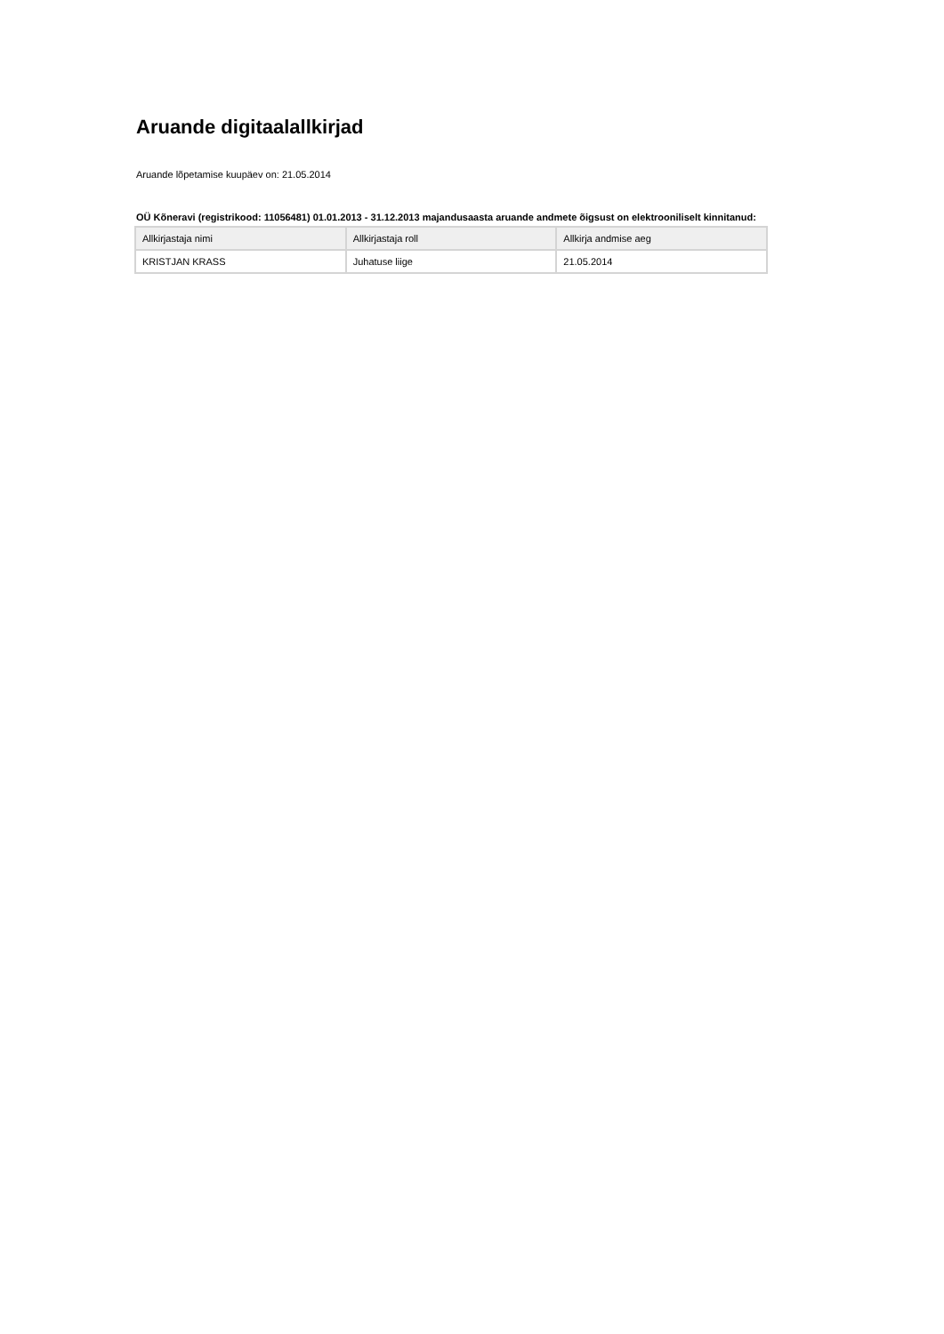Aruande digitaalallkirjad
Aruande lõpetamise kuupäev on: 21.05.2014
OÜ Kõneravi (registrikood: 11056481) 01.01.2013 - 31.12.2013 majandusaasta aruande andmete õigsust on elektrooniliselt kinnitanud:
| Allkirjastaja nimi | Allkirjastaja roll | Allkirja andmise aeg |
| --- | --- | --- |
| KRISTJAN KRASS | Juhatuse liige | 21.05.2014 |